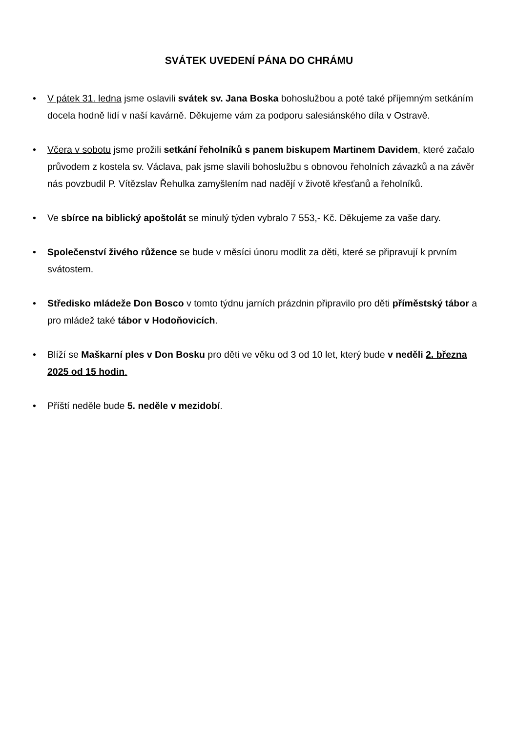SVÁTEK UVEDENÍ PÁNA DO CHRÁMU
• V pátek 31. ledna jsme oslavili svátek sv. Jana Boska bohoslužbou a poté také příjemným setkáním docela hodně lidí v naší kavárně. Děkujeme vám za podporu salesiánského díla v Ostravě.
• Včera v sobotu jsme prožili setkání řeholníků s panem biskupem Martinem Davidem, které začalo průvodem z kostela sv. Václava, pak jsme slavili bohoslužbu s obnovou řeholních závazků a na závěr nás povzbudil P. Vítězslav Řehulka zamyšlením nad nadějí v životě křesťanů a řeholníků.
• Ve sbírce na biblický apoštolát se minulý týden vybralo 7 553,- Kč. Děkujeme za vaše dary.
• Společenství živého růžence se bude v měsíci únoru modlit za děti, které se připravují k prvním svátostem.
• Středisko mládeže Don Bosco v tomto týdnu jarních prázdnin připravilo pro děti příměstský tábor a pro mládež také tábor v Hodoňovicích.
• Blíží se Maškarní ples v Don Bosku pro děti ve věku od 3 od 10 let, který bude v neděli 2. března 2025 od 15 hodin.
• Příští neděle bude 5. neděle v mezidobí.